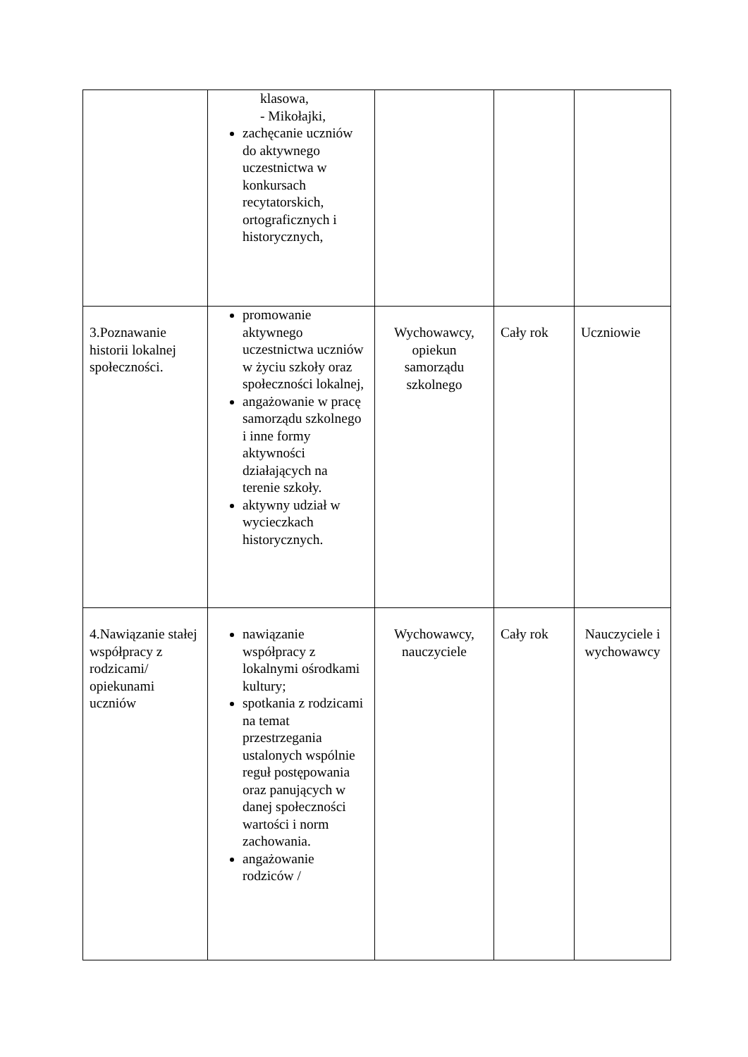| | klasowa, - Mikołajki, zachęcanie uczniów do aktywnego uczestnictwa w konkursach recytatorskich, ortograficznych i historycznych, | | | |
| 3.Poznawanie historii lokalnej społeczności. | promowanie aktywnego uczestnictwa uczniów w życiu szkoły oraz społeczności lokalnej, angażowanie w pracę samorządu szkolnego i inne formy aktywności działających na terenie szkoły. aktywny udział w wycieczkach historycznych. | Wychowawcy, opiekun samorządu szkolnego | Cały rok | Uczniowie |
| 4.Nawiązanie stałej współpracy z rodzicami/ opiekunami uczniów | nawiązanie współpracy z lokalnymi ośrodkami kultury; spotkania z rodzicami na temat przestrzegania ustalonych wspólnie reguł postępowania oraz panujących w danej społeczności wartości i norm zachowania. angażowanie rodziców / | Wychowawcy, nauczyciele | Cały rok | Nauczyciele i wychowawcy |